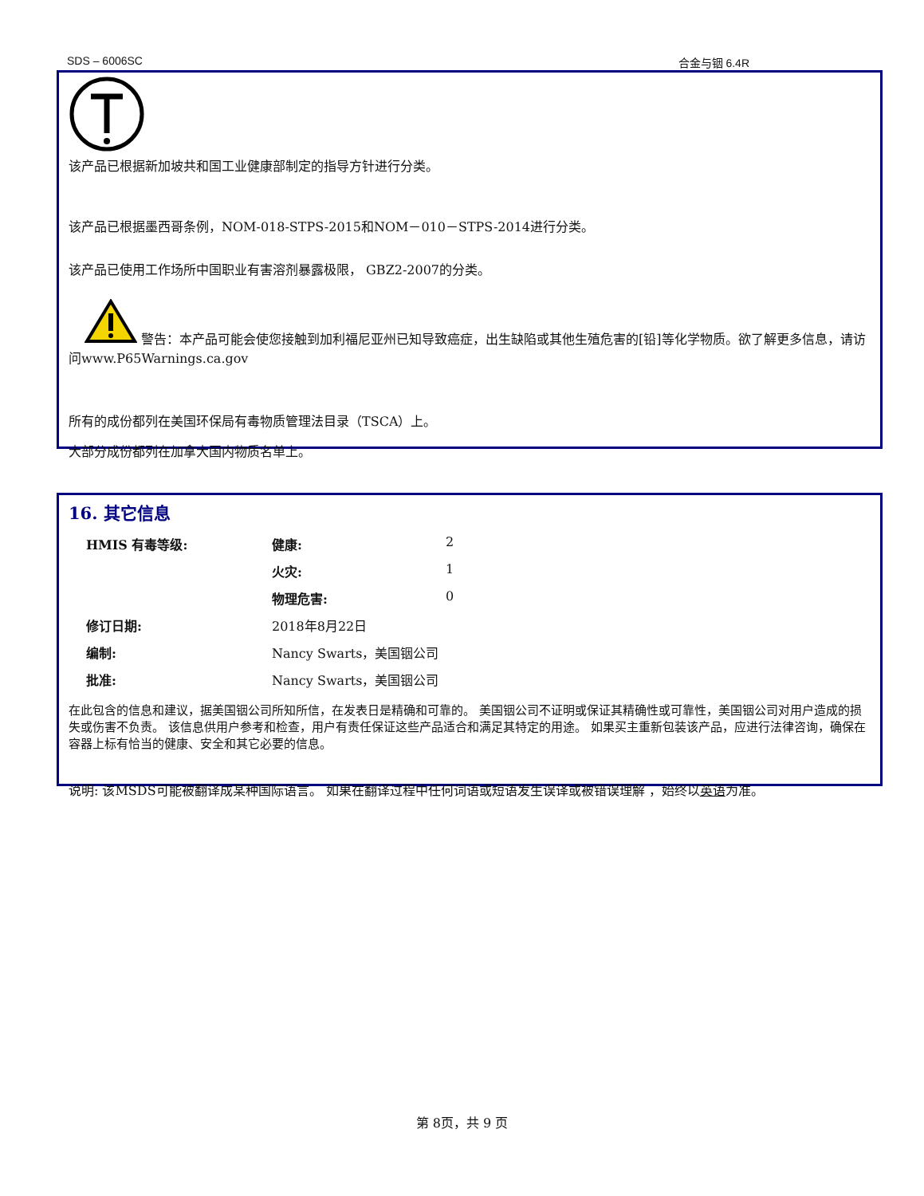SDS – 6006SC 合金与铟 6.4R
该产品已根据新加坡共和国工业健康部制定的指导方针进行分类。
该产品已根据墨西哥条例，NOM-018-STPS-2015和NOM－010－STPS-2014进行分类。
该产品已使用工作场所中国职业有害溶剂暴露极限， GBZ2-2007的分类。
警告：本产品可能会使您接触到加利福尼亚州已知导致癌症，出生缺陷或其他生殖危害的[铅]等化学物质。欲了解更多信息，请访问www.P65Warnings.ca.gov
所有的成份都列在美国环保局有毒物质管理法目录（TSCA）上。
大部分成份都列在加拿大国内物质名单上。
16. 其它信息
| HMIS 有毒等级: | 健康: | 2 |
| | 火灾: | 1 |
| | 物理危害: | 0 |
| 修订日期: | 2018年8月22日 | |
| 编制: | Nancy Swarts，美国铟公司 | |
| 批准: | Nancy Swarts，美国铟公司 | |
在此包含的信息和建议，据美国铟公司所知所信，在发表日是精确和可靠的。 美国铟公司不证明或保证其精确性或可靠性，美国铟公司对用户造成的损失或伤害不负责。 该信息供用户参考和检查，用户有责任保证这些产品适合和满足其特定的用途。 如果买主重新包装该产品，应进行法律咨询，确保在容器上标有恰当的健康、安全和其它必要的信息。
说明: 该MSDS可能被翻译成某种国际语言。 如果在翻译过程中任何词语或短语发生误译或被错误理解 ，始终以英语为准。
第 8页，共 9 页